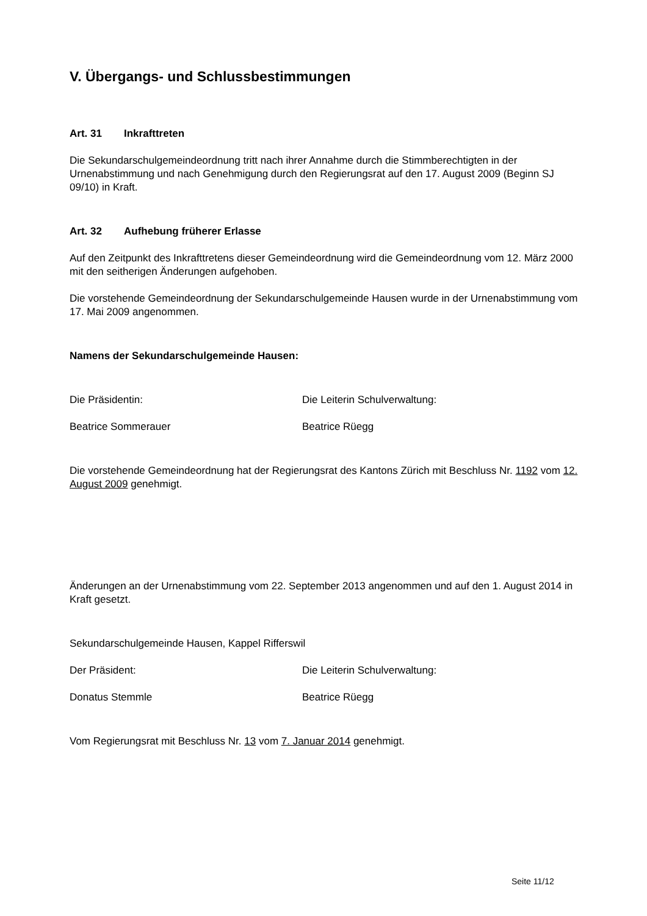V. Übergangs- und Schlussbestimmungen
Art. 31 Inkrafttreten
Die Sekundarschulgemeindeordnung tritt nach ihrer Annahme durch die Stimmberechtigten in der Urnenabstimmung und nach Genehmigung durch den Regierungsrat auf den 17. August 2009 (Beginn SJ 09/10) in Kraft.
Art. 32 Aufhebung früherer Erlasse
Auf den Zeitpunkt des Inkrafttretens dieser Gemeindeordnung wird die Gemeindeordnung vom 12. März 2000 mit den seitherigen Änderungen aufgehoben.
Die vorstehende Gemeindeordnung der Sekundarschulgemeinde Hausen wurde in der Urnenabstimmung vom 17. Mai 2009 angenommen.
Namens der Sekundarschulgemeinde Hausen:
Die Präsidentin: Die Leiterin Schulverwaltung:
Beatrice Sommerauer Beatrice Rüegg
Die vorstehende Gemeindeordnung hat der Regierungsrat des Kantons Zürich mit Beschluss Nr. 1192 vom 12. August 2009 genehmigt.
Änderungen an der Urnenabstimmung vom 22. September 2013 angenommen und auf den 1. August 2014 in Kraft gesetzt.
Sekundarschulgemeinde Hausen, Kappel Rifferswil
Der Präsident: Die Leiterin Schulverwaltung:
Donatus Stemmle Beatrice Rüegg
Vom Regierungsrat mit Beschluss Nr. 13 vom 7. Januar 2014 genehmigt.
Seite 11/12